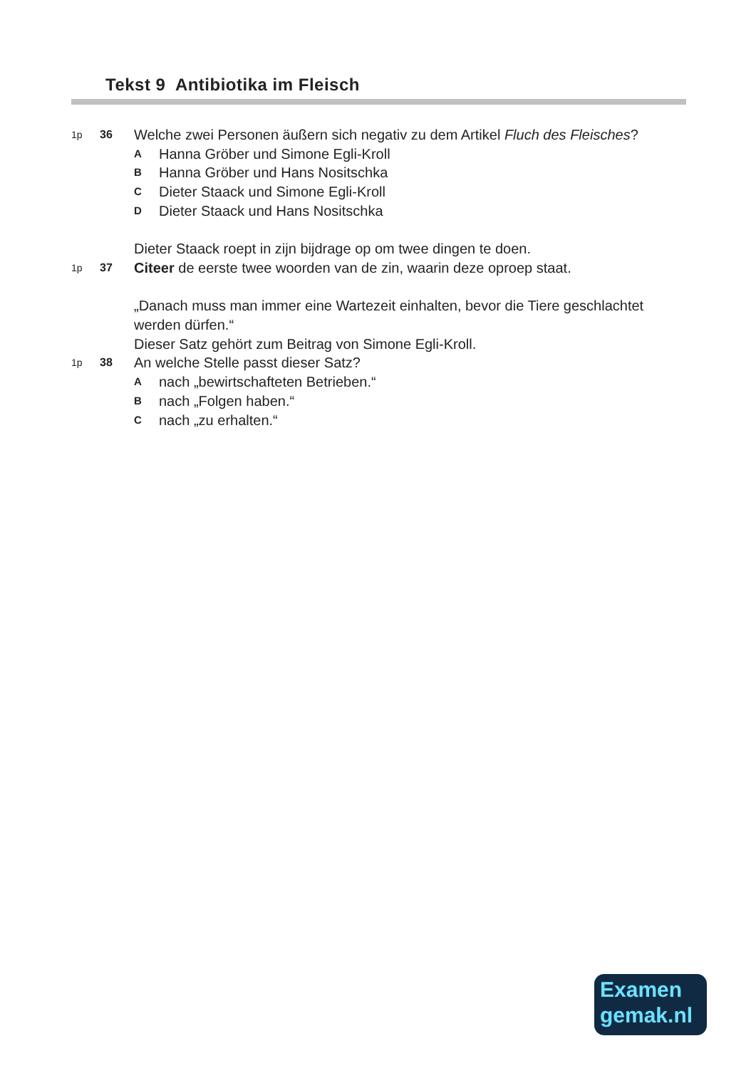Tekst 9 Antibiotika im Fleisch
1p 36
Welche zwei Personen äußern sich negativ zu dem Artikel Fluch des Fleisches?
A
Hanna Gröber und Simone Egli-Kroll
B
Hanna Gröber und Hans Nositschka
C
Dieter Staack und Simone Egli-Kroll
D
Dieter Staack und Hans Nositschka
Dieter Staack roept in zijn bijdrage op om twee dingen te doen.
1p 37
Citeer de eerste twee woorden van de zin, waarin deze oproep staat.
„Danach muss man immer eine Wartezeit einhalten, bevor die Tiere geschlachtet werden dürfen.“
Dieser Satz gehört zum Beitrag von Simone Egli-Kroll.
1p 38
An welche Stelle passt dieser Satz?
A
nach „bewirtschafteten Betrieben.“
B
nach „Folgen haben.“
C
nach „zu erhalten.“
Examen
gemak.nl